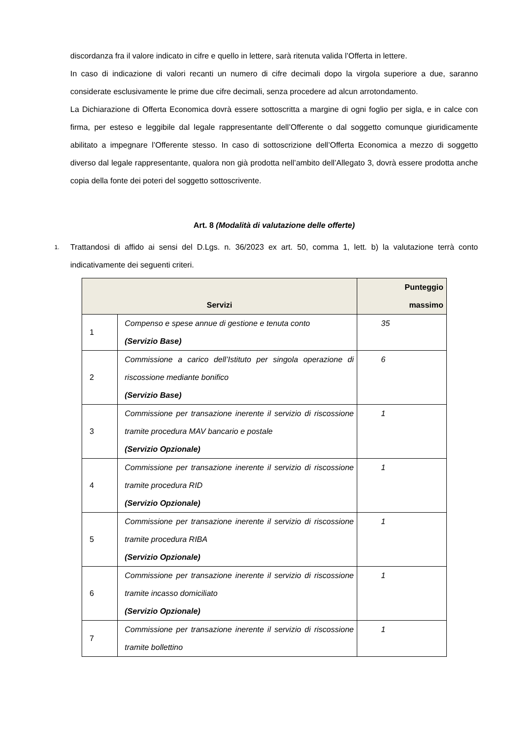discordanza fra il valore indicato in cifre e quello in lettere, sarà ritenuta valida l’Offerta in lettere.
In caso di indicazione di valori recanti un numero di cifre decimali dopo la virgola superiore a due, saranno considerate esclusivamente le prime due cifre decimali, senza procedere ad alcun arrotondamento.
La Dichiarazione di Offerta Economica dovrà essere sottoscritta a margine di ogni foglio per sigla, e in calce con firma, per esteso e leggibile dal legale rappresentante dell’Offerente o dal soggetto comunque giuridicamente abilitato a impegnare l’Offerente stesso. In caso di sottoscrizione dell’Offerta Economica a mezzo di soggetto diverso dal legale rappresentante, qualora non già prodotta nell’ambito dell’Allegato 3, dovrà essere prodotta anche copia della fonte dei poteri del soggetto sottoscrivente.
Art. 8 (Modalità di valutazione delle offerte)
1.
Trattandosi di affido ai sensi del D.Lgs. n. 36/2023 ex art. 50, comma 1, lett. b) la valutazione terrà conto indicativamente dei seguenti criteri.
| Servizi | | Punteggio massimo |
| --- | --- | --- |
| 1 | Compenso e spese annue di gestione e tenuta conto (Servizio Base) | 35 |
| 2 | Commissione a carico dell’Istituto per singola operazione di riscossione mediante bonifico (Servizio Base) | 6 |
| 3 | Commissione per transazione inerente il servizio di riscossione tramite procedura MAV bancario e postale (Servizio Opzionale) | 1 |
| 4 | Commissione per transazione inerente il servizio di riscossione tramite procedura RID (Servizio Opzionale) | 1 |
| 5 | Commissione per transazione inerente il servizio di riscossione tramite procedura RIBA (Servizio Opzionale) | 1 |
| 6 | Commissione per transazione inerente il servizio di riscossione tramite incasso domiciliato (Servizio Opzionale) | 1 |
| 7 | Commissione per transazione inerente il servizio di riscossione tramite bollettino | 1 |